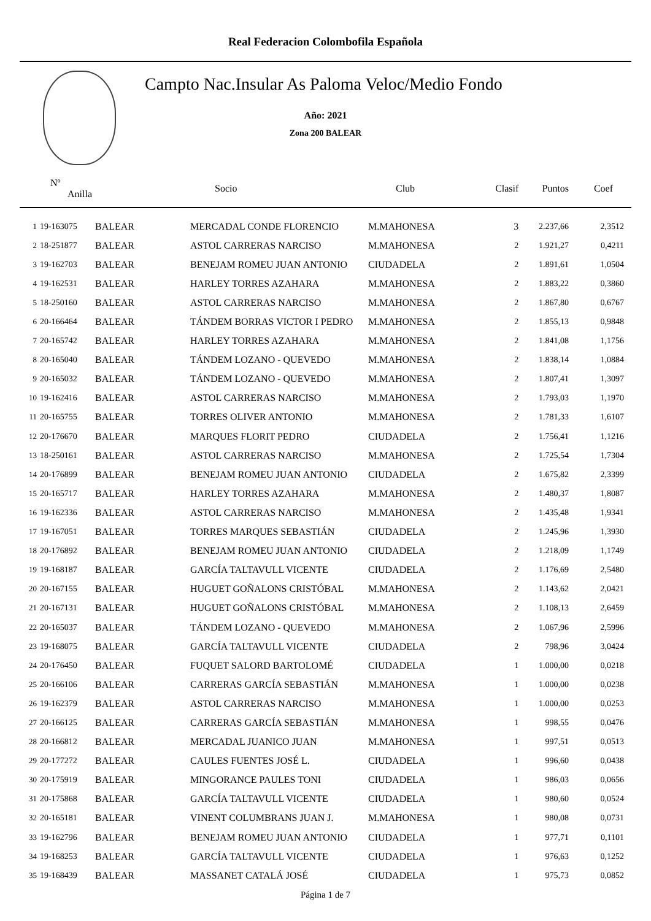Real Federacion Colombofila Española
Campto Nac.Insular As Paloma Veloc/Medio Fondo
Año: 2021
Zona 200 BALEAR
| Nº Anilla | | | Socio | Club | Clasif | Puntos | Coef |
| --- | --- | --- | --- | --- | --- | --- | --- |
| 1 | 19-163075 | BALEAR | MERCADAL CONDE FLORENCIO | M.MAHONESA | 3 | 2.237,66 | 2,3512 |
| 2 | 18-251877 | BALEAR | ASTOL CARRERAS NARCISO | M.MAHONESA | 2 | 1.921,27 | 0,4211 |
| 3 | 19-162703 | BALEAR | BENEJAM ROMEU JUAN ANTONIO | CIUDADELA | 2 | 1.891,61 | 1,0504 |
| 4 | 19-162531 | BALEAR | HARLEY TORRES AZAHARA | M.MAHONESA | 2 | 1.883,22 | 0,3860 |
| 5 | 18-250160 | BALEAR | ASTOL CARRERAS NARCISO | M.MAHONESA | 2 | 1.867,80 | 0,6767 |
| 6 | 20-166464 | BALEAR | TÁNDEM BORRAS VICTOR I PEDRO | M.MAHONESA | 2 | 1.855,13 | 0,9848 |
| 7 | 20-165742 | BALEAR | HARLEY TORRES AZAHARA | M.MAHONESA | 2 | 1.841,08 | 1,1756 |
| 8 | 20-165040 | BALEAR | TÁNDEM LOZANO - QUEVEDO | M.MAHONESA | 2 | 1.838,14 | 1,0884 |
| 9 | 20-165032 | BALEAR | TÁNDEM LOZANO - QUEVEDO | M.MAHONESA | 2 | 1.807,41 | 1,3097 |
| 10 | 19-162416 | BALEAR | ASTOL CARRERAS NARCISO | M.MAHONESA | 2 | 1.793,03 | 1,1970 |
| 11 | 20-165755 | BALEAR | TORRES OLIVER ANTONIO | M.MAHONESA | 2 | 1.781,33 | 1,6107 |
| 12 | 20-176670 | BALEAR | MARQUES FLORIT PEDRO | CIUDADELA | 2 | 1.756,41 | 1,1216 |
| 13 | 18-250161 | BALEAR | ASTOL CARRERAS NARCISO | M.MAHONESA | 2 | 1.725,54 | 1,7304 |
| 14 | 20-176899 | BALEAR | BENEJAM ROMEU JUAN ANTONIO | CIUDADELA | 2 | 1.675,82 | 2,3399 |
| 15 | 20-165717 | BALEAR | HARLEY TORRES AZAHARA | M.MAHONESA | 2 | 1.480,37 | 1,8087 |
| 16 | 19-162336 | BALEAR | ASTOL CARRERAS NARCISO | M.MAHONESA | 2 | 1.435,48 | 1,9341 |
| 17 | 19-167051 | BALEAR | TORRES MARQUES SEBASTIÁN | CIUDADELA | 2 | 1.245,96 | 1,3930 |
| 18 | 20-176892 | BALEAR | BENEJAM ROMEU JUAN ANTONIO | CIUDADELA | 2 | 1.218,09 | 1,1749 |
| 19 | 19-168187 | BALEAR | GARCÍA TALTAVULL VICENTE | CIUDADELA | 2 | 1.176,69 | 2,5480 |
| 20 | 20-167155 | BALEAR | HUGUET GOÑALONS CRISTÓBAL | M.MAHONESA | 2 | 1.143,62 | 2,0421 |
| 21 | 20-167131 | BALEAR | HUGUET GOÑALONS CRISTÓBAL | M.MAHONESA | 2 | 1.108,13 | 2,6459 |
| 22 | 20-165037 | BALEAR | TÁNDEM LOZANO - QUEVEDO | M.MAHONESA | 2 | 1.067,96 | 2,5996 |
| 23 | 19-168075 | BALEAR | GARCÍA TALTAVULL VICENTE | CIUDADELA | 2 | 798,96 | 3,0424 |
| 24 | 20-176450 | BALEAR | FUQUET SALORD BARTOLOMÉ | CIUDADELA | 1 | 1.000,00 | 0,0218 |
| 25 | 20-166106 | BALEAR | CARRERAS GARCÍA SEBASTIÁN | M.MAHONESA | 1 | 1.000,00 | 0,0238 |
| 26 | 19-162379 | BALEAR | ASTOL CARRERAS NARCISO | M.MAHONESA | 1 | 1.000,00 | 0,0253 |
| 27 | 20-166125 | BALEAR | CARRERAS GARCÍA SEBASTIÁN | M.MAHONESA | 1 | 998,55 | 0,0476 |
| 28 | 20-166812 | BALEAR | MERCADAL JUANICO JUAN | M.MAHONESA | 1 | 997,51 | 0,0513 |
| 29 | 20-177272 | BALEAR | CAULES FUENTES JOSÉ L. | CIUDADELA | 1 | 996,60 | 0,0438 |
| 30 | 20-175919 | BALEAR | MINGORANCE PAULES TONI | CIUDADELA | 1 | 986,03 | 0,0656 |
| 31 | 20-175868 | BALEAR | GARCÍA TALTAVULL VICENTE | CIUDADELA | 1 | 980,60 | 0,0524 |
| 32 | 20-165181 | BALEAR | VINENT COLUMBRANS JUAN J. | M.MAHONESA | 1 | 980,08 | 0,0731 |
| 33 | 19-162796 | BALEAR | BENEJAM ROMEU JUAN ANTONIO | CIUDADELA | 1 | 977,71 | 0,1101 |
| 34 | 19-168253 | BALEAR | GARCÍA TALTAVULL VICENTE | CIUDADELA | 1 | 976,63 | 0,1252 |
| 35 | 19-168439 | BALEAR | MASSANET CATALÁ JOSÉ | CIUDADELA | 1 | 975,73 | 0,0852 |
Página 1 de 7